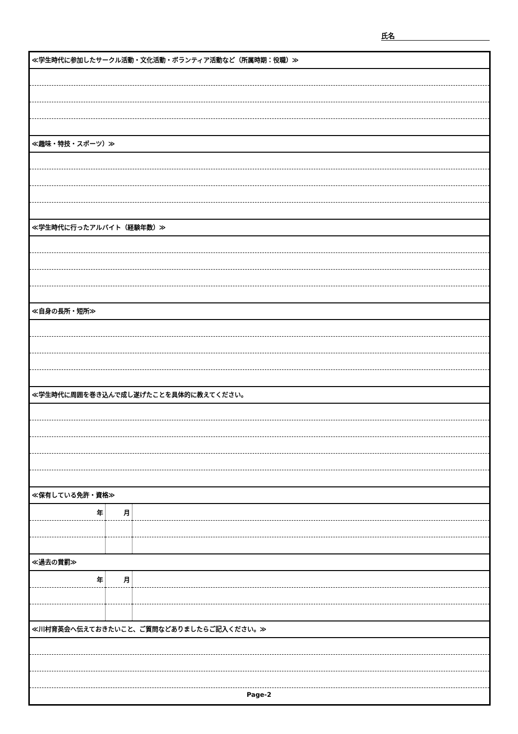氏名
≪学生時代に参加したサークル活動・文化活動・ボランティア活動など（所属時期：役職）≫
≪趣味・特技・スポーツ）≫
≪学生時代に行ったアルバイト（経験年数）≫
≪自身の長所・短所≫
≪学生時代に周囲を巻き込んで成し遂げたことを具体的に教えてください。
≪保有している免許・資格≫
| 年 | 月 | |
≪過去の賞罰≫
| 年 | 月 | |
≪川村育英会へ伝えておきたいこと、ご質問などありましたらご記入ください。≫
Page-2